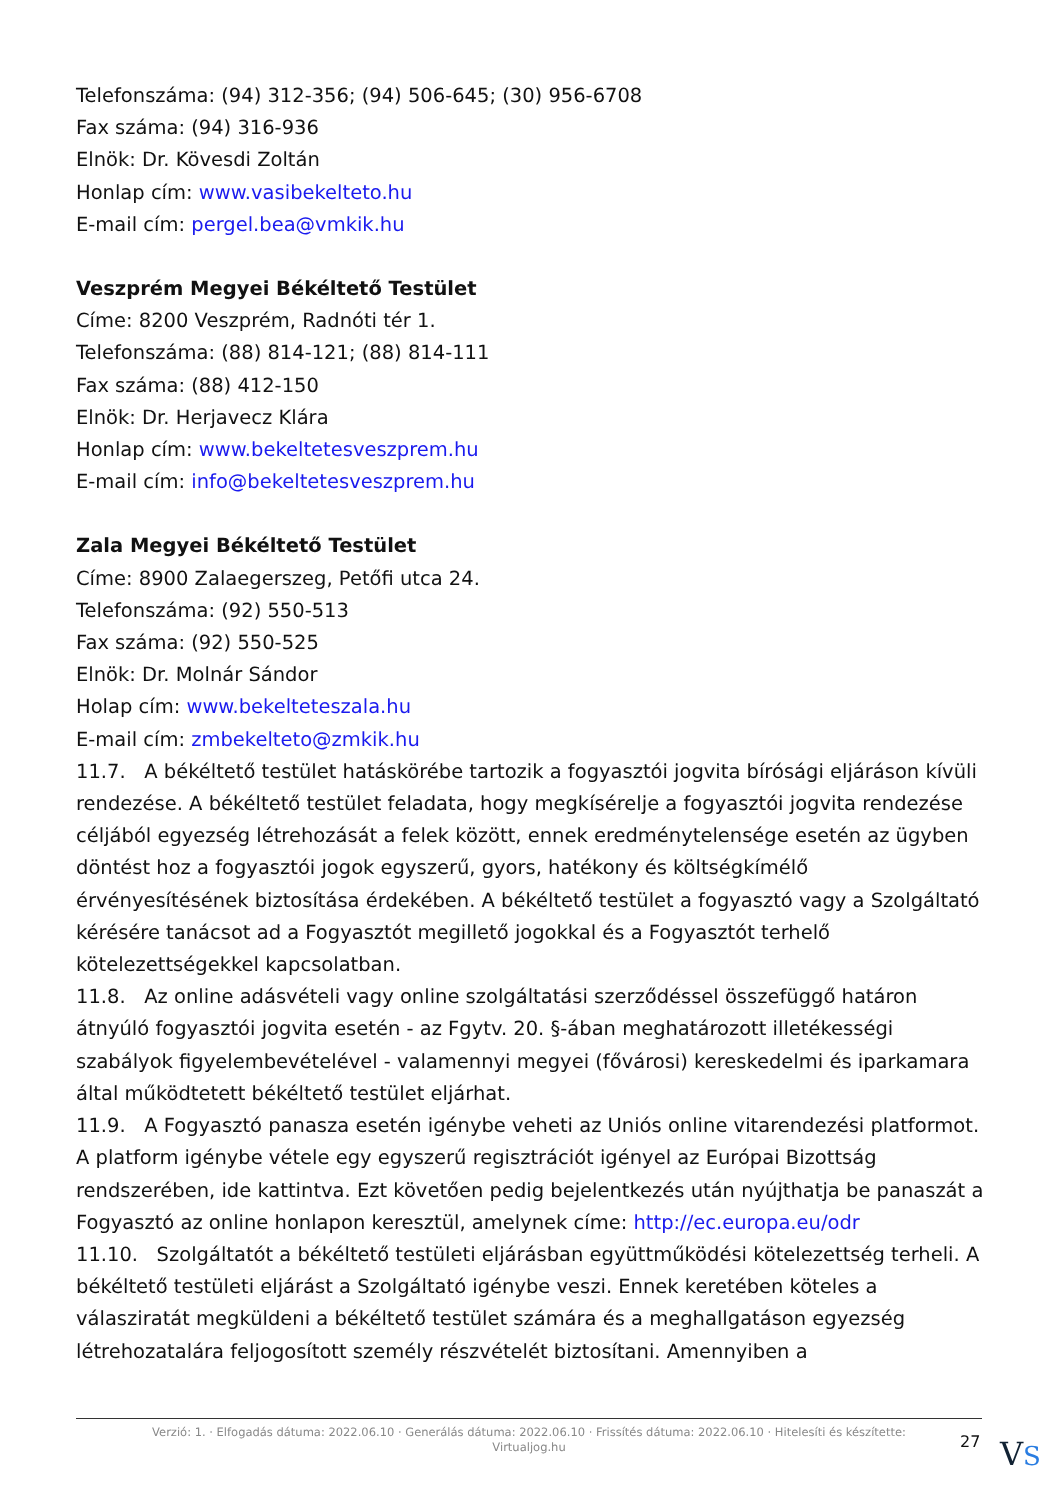Telefonszáma: (94) 312-356; (94) 506-645; (30) 956-6708
Fax száma: (94) 316-936
Elnök: Dr. Kövesdi Zoltán
Honlap cím: www.vasibekelteto.hu
E-mail cím: pergel.bea@vmkik.hu
Veszprém Megyei Békéltető Testület
Címe: 8200 Veszprém, Radnóti tér 1.
Telefonszáma: (88) 814-121; (88) 814-111
Fax száma: (88) 412-150
Elnök: Dr. Herjavecz Klára
Honlap cím: www.bekeltetesveszprem.hu
E-mail cím: info@bekeltetesveszprem.hu
Zala Megyei Békéltető Testület
Címe: 8900 Zalaegerszeg, Petőfi utca 24.
Telefonszáma: (92) 550-513
Fax száma: (92) 550-525
Elnök: Dr. Molnár Sándor
Holap cím: www.bekelteteszala.hu
E-mail cím: zmbekelteto@zmkik.hu
11.7. A békéltető testület hatáskörébe tartozik a fogyasztói jogvita bírósági eljáráson kívüli rendezése. A békéltető testület feladata, hogy megkísérelje a fogyasztói jogvita rendezése céljából egyezség létrehozását a felek között, ennek eredménytelensége esetén az ügyben döntést hoz a fogyasztói jogok egyszerű, gyors, hatékony és költségkímélő érvényesítésének biztosítása érdekében. A békéltető testület a fogyasztó vagy a Szolgáltató kérésére tanácsot ad a Fogyasztót megillető jogokkal és a Fogyasztót terhelő kötelezettségekkel kapcsolatban.
11.8. Az online adásvételi vagy online szolgáltatási szerződéssel összefüggő határon átnyúló fogyasztói jogvita esetén - az Fgytv. 20. §-ában meghatározott illetékességi szabályok figyelembevételével - valamennyi megyei (fővárosi) kereskedelmi és iparkamara által működtetett békéltető testület eljárhat.
11.9. A Fogyasztó panasza esetén igénybe veheti az Uniós online vitarendezési platformot. A platform igénybe vétele egy egyszerű regisztrációt igényel az Európai Bizottság rendszerében, ide kattintva. Ezt követően pedig bejelentkezés után nyújthatja be panaszát a Fogyasztó az online honlapon keresztül, amelynek címe: http://ec.europa.eu/odr
11.10. Szolgáltatót a békéltető testületi eljárásban együttműködési kötelezettség terheli. A békéltető testületi eljárást a Szolgáltató igénybe veszi. Ennek keretében köteles a válasziratát megküldeni a békéltető testület számára és a meghallgatáson egyezség létrehozatalára feljogosított személy részvételét biztosítani. Amennyiben a
Verzió: 1. · Elfogadás dátuma: 2022.06.10 · Generálás dátuma: 2022.06.10 · Frissítés dátuma: 2022.06.10 · Hitelesíti és készítette:
Virtualjog.hu
27 VS